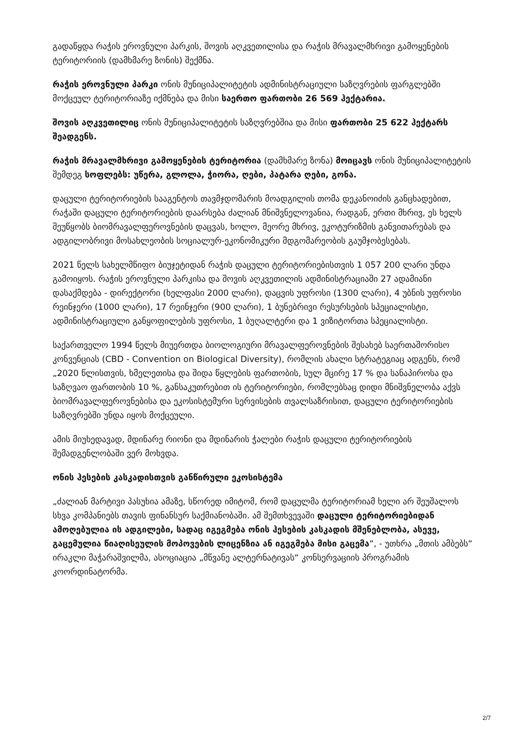გადაწყდა რაჭის ეროვნული პარკის, შოვის აღკვეთილისა და რაჭის მრავალმხრივი გამოყენების ტერიტორიის (დამხმარე ზონის) შექმნა.
რაჭის ეროვნული პარკი ონის მუნიციპალიტეტის ადმინისტრაციული საზღვრების ფარგლებში მოქცეულ ტერიტორიაზე იქმნება და მისი საერთო ფართობი 26 569 ჰექტარია.
შოვის აღკვეთილიც ონის მუნიციპალიტეტის საზღვრებშია და მისი ფართობი 25 622 ჰექტარს შეადგენს.
რაჭის მრავალმხრივი გამოყენების ტერიტორია (დამხმარე ზონა) მოიცავს ონის მუნიციპალიტეტის შემდეგ სოფლებს: უწერა, გლოლა, ჭიორა, ღები, პატარა ღები, გონა.
დაცული ტერიტორიების სააგენტოს თავმჯდომარის მოადგილის თომა დეკანოიძის განცხადებით, რაჭაში დაცული ტერიტორიების დაარსება ძალიან მნიშვნელოვანია, რადგან, ერთი მხრივ, ეს ხელს შეუწყობს ბიომრავალფეროვნების დაცვას, ხოლო, მეორე მხრივ, ეკოტურიზმის განვითარებას და ადგილობრივი მოსახლეობის სოციალურ-ეკონომიკური მდგომარეობის გაუმჯობესებას.
2021 წელს სახელმწიფო ბიუჯეტიდან რაჭის დაცული ტერიტორიებისთვის 1 057 200 ლარი უნდა გამოიყოს. რაჭის ეროვნული პარკისა და შოვის აღკვეთილის ადმინისტრაციაში 27 ადამიანი დასაქმდება - დირექტორი (ხელფასი 2000 ლარი), დაცვის უფროსი (1300 ლარი), 4 უბნის უფროსი რეინჯერი (1000 ლარი), 17 რეინჯერი (900 ლარი), 1 ბუნებრივი რესურსების სპეციალისტი, ადმინისტრაციული განყოფილების უფროსი, 1 ბუღალტერი და 1 ვიზიტორთა სპეციალისტი.
საქართველო 1994 წელს მიუერთდა ბიოლოგიური მრავალფეროვნების შესახებ საერთაშორისო კონვენციას (CBD - Convention on Biological Diversity), რომლის ახალი სტრატეგიაც ადგენს, რომ „2020 წლისთვის, ხმელეთისა და შიდა წყლების ფართობის, სულ მცირე 17 % და სანაპიროსა და საზღვაო ფართობის 10 %, განსაკუთრებით ის ტერიტორიები, რომლებსაც დიდი მნიშვნელობა აქვს ბიომრავალფეროვნებისა და ეკოსისტემური სერვისების თვალსაზრისით, დაცული ტერიტორიების საზღვრებში უნდა იყოს მოქცეული.
ამის მიუხედავად, მდინარე რიონი და მდინარის ჭალები რაჭის დაცული ტერიტორიების შემადგენლობაში ვერ მოხვდა.
ონის ჰესების კასკადისთვის განწირული ეკოსისტემა
„ძალიან მარტივი პასუხია ამაზე, სწორედ იმიტომ, რომ დაცულმა ტერიტორიამ ხელი არ შეუშალოს სხვა კომპანიებს თავის ფინანსურ საქმიანობაში. ამ შემთხვევაში დაცული ტერიტორიებიდან ამოღებულია ის ადგილები, სადაც იგეგმება ონის ჰესების კასკადის მშენებლობა, ასევე, გაცემულია წიაღისეულის მოპოვების ლიცენზია ან იგეგმება მისი გაცემა“, - უთხრა „მთის ამბებს“ ირაკლი მაჭარაშვილმა, ასოციაცია „მწვანე ალტერნატივას“ კონსერვაციის პროგრამის კოორდინატორმა.
2/7